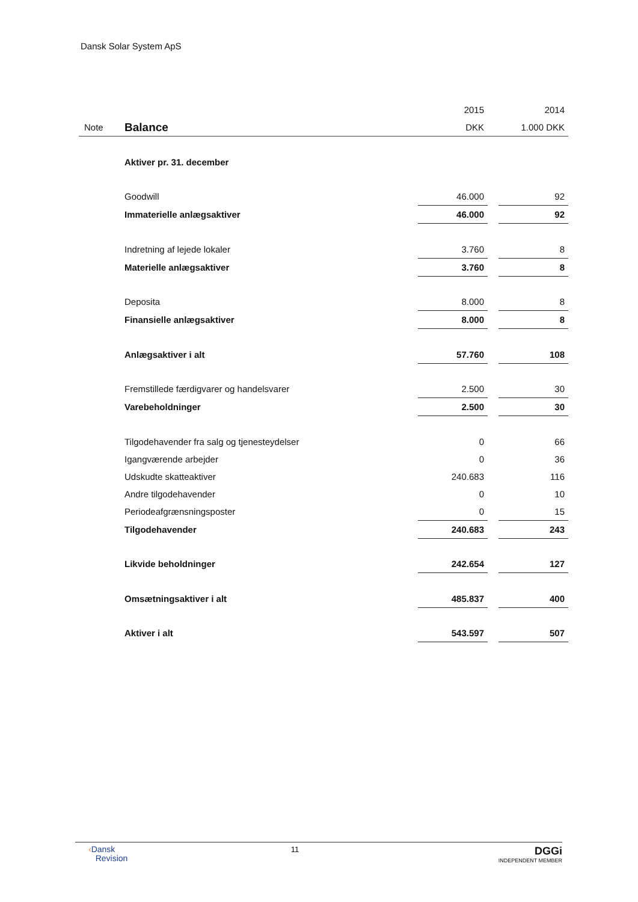Dansk Solar System ApS
| | | 2015 | | 2014 |
| Note | Balance | DKK | | 1.000 DKK |
| | Aktiver pr. 31. december | | | |
| | Goodwill | 46.000 | | 92 |
| | Immaterielle anlægsaktiver | 46.000 | | 92 |
| | Indretning af lejede lokaler | 3.760 | | 8 |
| | Materielle anlægsaktiver | 3.760 | | 8 |
| | Deposita | 8.000 | | 8 |
| | Finansielle anlægsaktiver | 8.000 | | 8 |
| | Anlægsaktiver i alt | 57.760 | | 108 |
| | Fremstillede færdigvarer og handelsvarer | 2.500 | | 30 |
| | Varebeholdninger | 2.500 | | 30 |
| | Tilgodehavender fra salg og tjenesteydelser | 0 | | 66 |
| | Igangværende arbejder | 0 | | 36 |
| | Udskudte skatteaktiver | 240.683 | | 116 |
| | Andre tilgodehavender | 0 | | 10 |
| | Periodeafgrænsningsposter | 0 | | 15 |
| | Tilgodehavender | 240.683 | | 243 |
| | Likvide beholdninger | 242.654 | | 127 |
| | Omsætningsaktiver i alt | 485.837 | | 400 |
| | Aktiver i alt | 543.597 | | 507 |
‹Dansk
Revision
11
DGGi
INDEPENDENT MEMBER